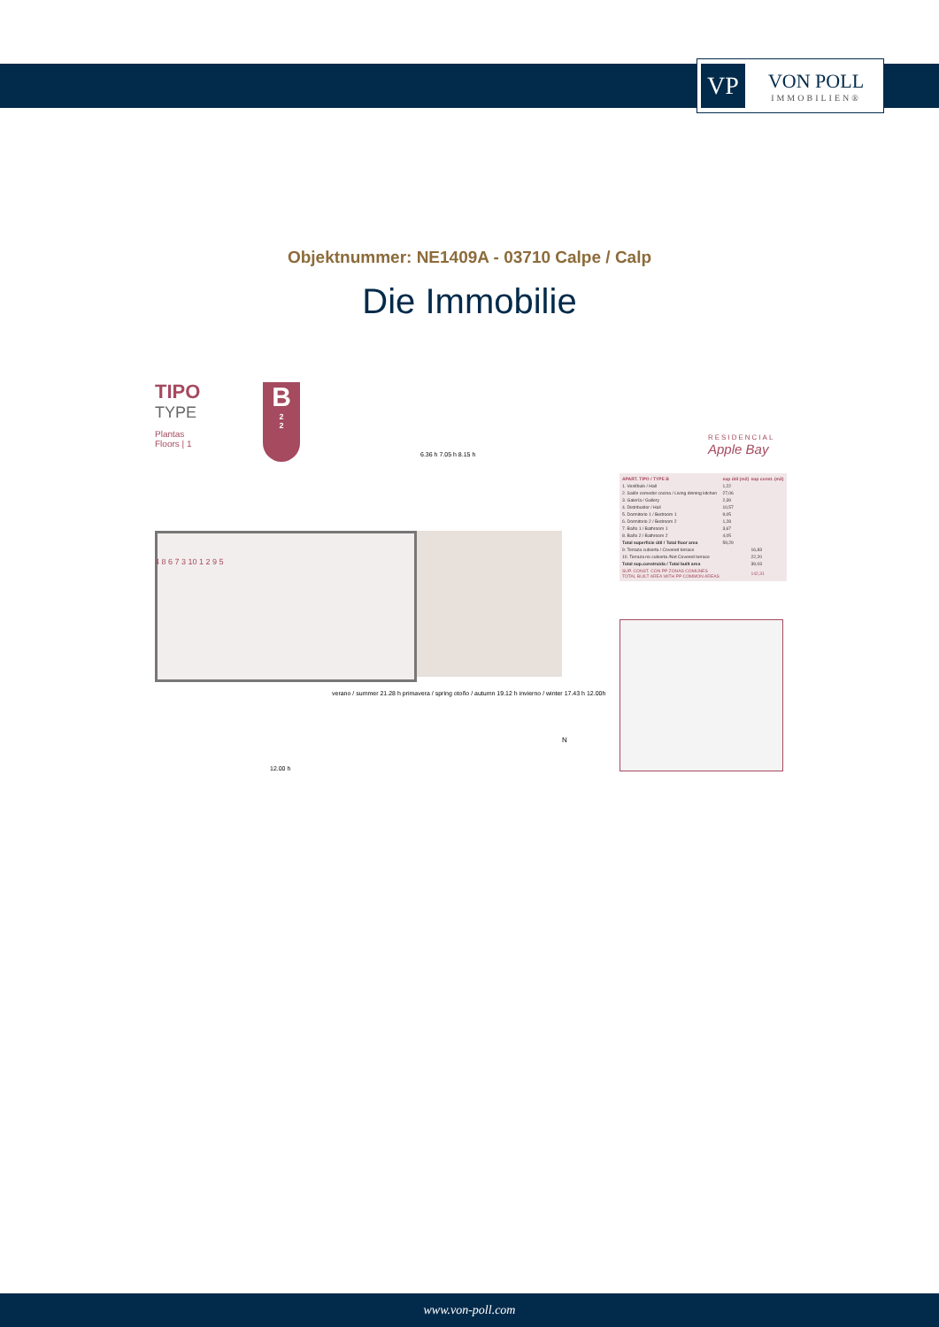VP
VON POLL
IMMOBILIEN®
Objektnummer: NE1409A - 03710 Calpe / Calp
Die Immobilie
TIPO
TYPE
Plantas
Floors | 1
B
2
2
RESIDENCIAL
Apple Bay
| APART. TIPO / TYPE B | sup útil (m2) | sup const. (m2) |
| --- | --- | --- |
| 1. Vestíbulo / Hall | 1,22 | |
| 2. Salón comedor cocina / Living dinning kitchen | 27,06 | |
| 3. Galería / Gallery | 2,39 | |
| 4. Distribuidor / Hall | 10,57 | |
| 5. Dormitorio 1 / Bedroom 1 | 9,05 | |
| 6. Dormitorio 2 / Bedroom 2 | 1,28 | |
| 7. Baño 1 / Bathroom 1 | 3,67 | |
| 8. Baño 2 / Bathroom 2 | 4,05 | |
| Total superficie útil / Total floor area | 59,29 | |
| 9. Terraza cubierta / Covered terrace | | 16,83 |
| 10. Terraza no cubierta /Not Covered terrace | | 22,20 |
| Total sup.construida / Total built area | | 39,03 |
| SUP. CONST. CON PP ZONAS COMUNES TOTAL BUILT AREA WITH PP COMMON AREAS | | 142,31 |
4 8 6 7 3 10 1 2 9 5
6.36 h 7.05 h 8.15 h
verano / summer 21.28 h primavera / spring otoño / autumn 19.12 h invierno / winter 17.43 h 12.00h
12.00 h
N
www.von-poll.com